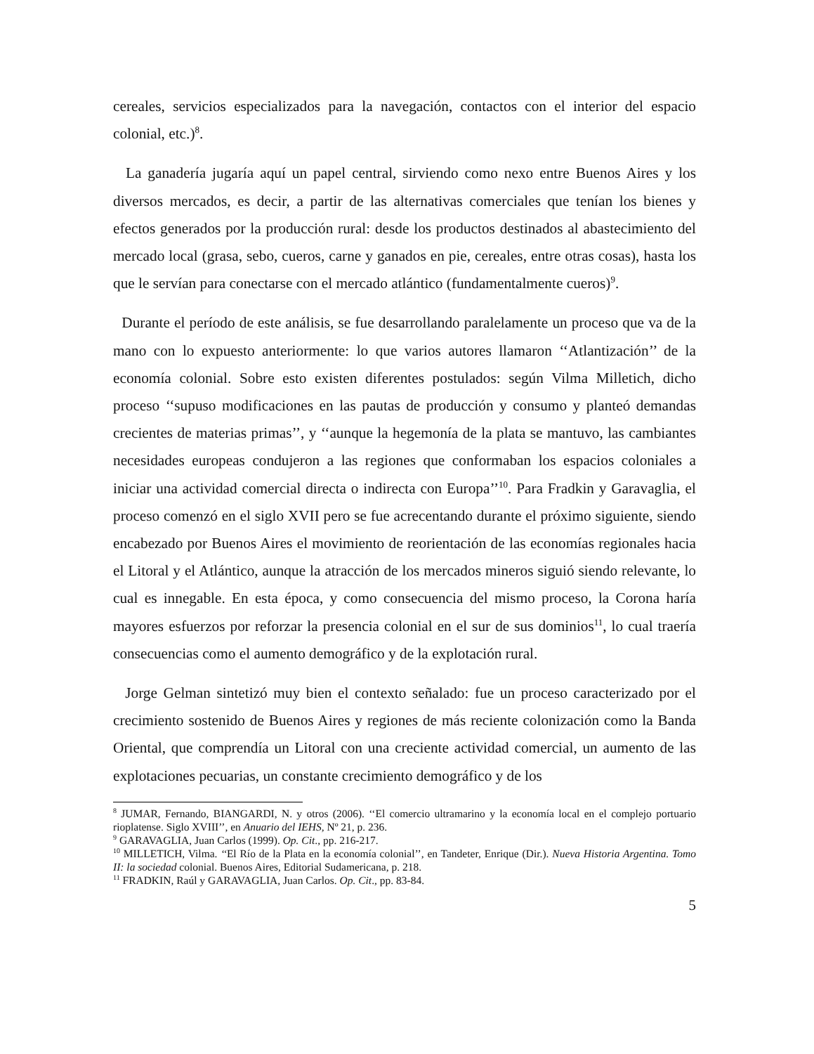cereales, servicios especializados para la navegación, contactos con el interior del espacio colonial, etc.)<sup>8</sup>.
La ganadería jugaría aquí un papel central, sirviendo como nexo entre Buenos Aires y los diversos mercados, es decir, a partir de las alternativas comerciales que tenían los bienes y efectos generados por la producción rural: desde los productos destinados al abastecimiento del mercado local (grasa, sebo, cueros, carne y ganados en pie, cereales, entre otras cosas), hasta los que le servían para conectarse con el mercado atlántico (fundamentalmente cueros)<sup>9</sup>.
Durante el período de este análisis, se fue desarrollando paralelamente un proceso que va de la mano con lo expuesto anteriormente: lo que varios autores llamaron ‘‘Atlantización’’ de la economía colonial. Sobre esto existen diferentes postulados: según Vilma Milletich, dicho proceso ‘‘supuso modificaciones en las pautas de producción y consumo y planteó demandas crecientes de materias primas’’, y ‘‘aunque la hegemonía de la plata se mantuvo, las cambiantes necesidades europeas condujeron a las regiones que conformaban los espacios coloniales a iniciar una actividad comercial directa o indirecta con Europa’’<sup>10</sup>. Para Fradkin y Garavaglia, el proceso comenzó en el siglo XVII pero se fue acrecentando durante el próximo siguiente, siendo encabezado por Buenos Aires el movimiento de reorientación de las economías regionales hacia el Litoral y el Atlántico, aunque la atracción de los mercados mineros siguió siendo relevante, lo cual es innegable. En esta época, y como consecuencia del mismo proceso, la Corona haría mayores esfuerzos por reforzar la presencia colonial en el sur de sus dominios<sup>11</sup>, lo cual traería consecuencias como el aumento demográfico y de la explotación rural.
Jorge Gelman sintetizó muy bien el contexto señalado: fue un proceso caracterizado por el crecimiento sostenido de Buenos Aires y regiones de más reciente colonización como la Banda Oriental, que comprendía un Litoral con una creciente actividad comercial, un aumento de las explotaciones pecuarias, un constante crecimiento demográfico y de los
<sup>8</sup> JUMAR, Fernando, BIANGARDI, N. y otros (2006). ‘‘El comercio ultramarino y la economía local en el complejo portuario rioplatense. Siglo XVIII’’, en Anuario del IEHS, Nº 21, p. 236.
<sup>9</sup> GARAVAGLIA, Juan Carlos (1999). Op. Cit., pp. 216-217.
<sup>10</sup> MILLETICH, Vilma. ‘‘El Río de la Plata en la economía colonial’’, en Tandeter, Enrique (Dir.). Nueva Historia Argentina. Tomo II: la sociedad colonial. Buenos Aires, Editorial Sudamericana, p. 218.
<sup>11</sup> FRADKIN, Raúl y GARAVAGLIA, Juan Carlos. Op. Cit., pp. 83-84.
5